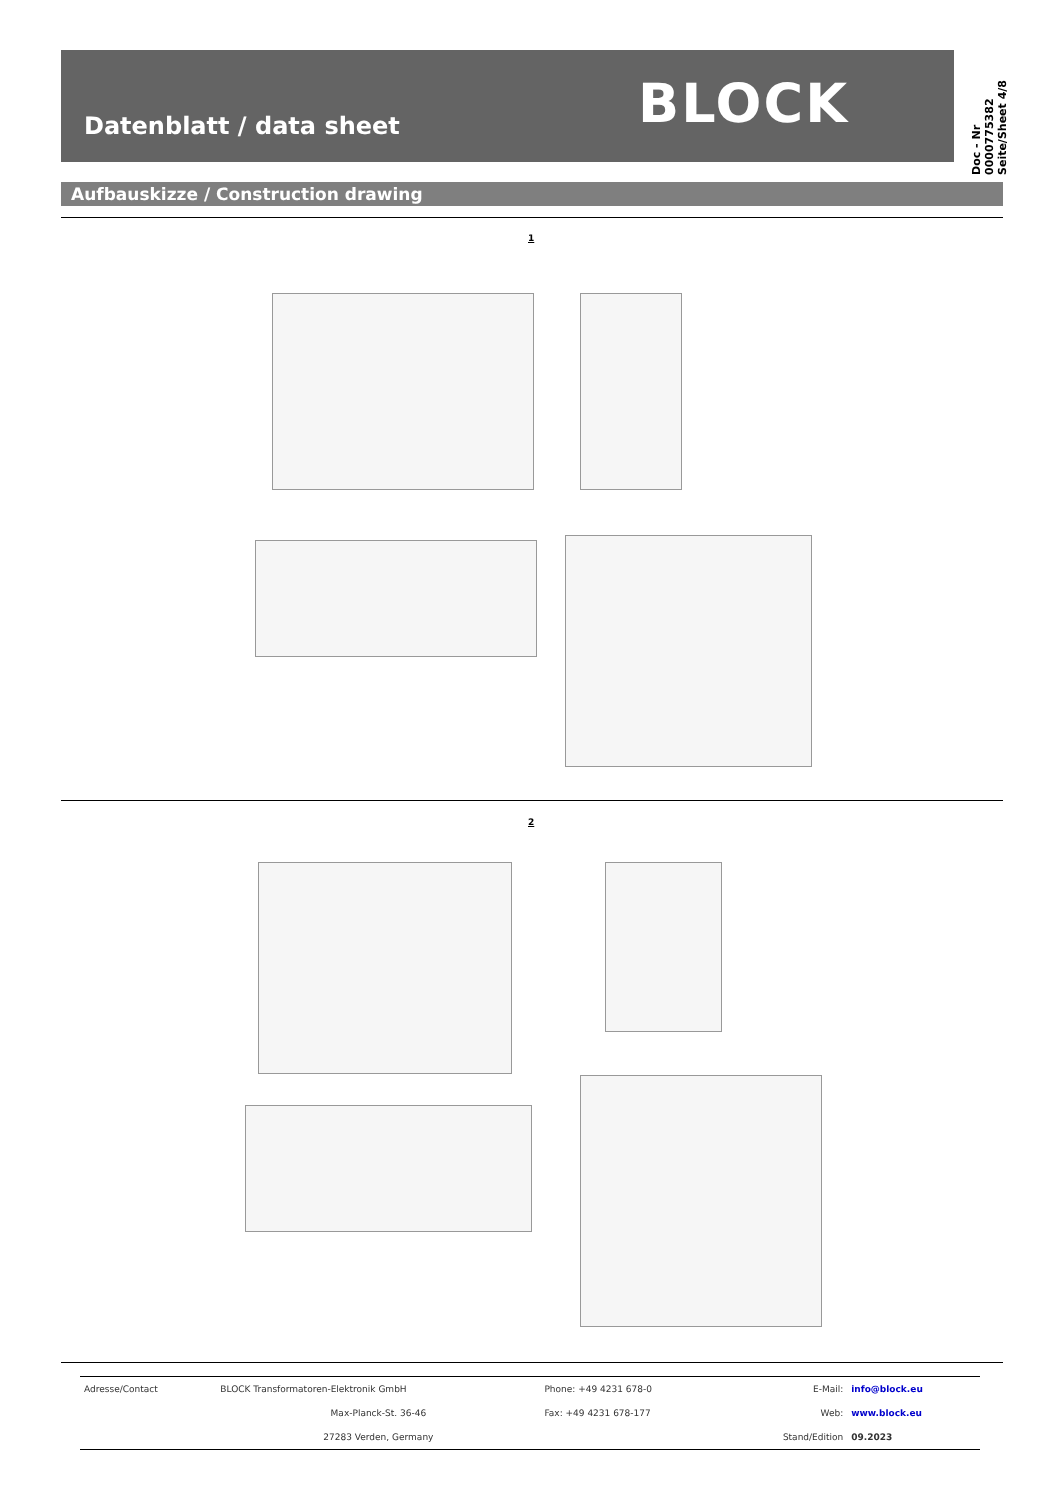Datenblatt / data sheet BLOCK
Doc - Nr 0000775382
Seite/Sheet 4/8
Aufbauskizze / Construction drawing
1
2
| Adresse/Contact | BLOCK Transformatoren-Elektronik GmbH | Phone: +49 4231 678-0 | E-Mail: | info@block.eu |
| | Max-Planck-St. 36-46 | Fax: +49 4231 678-177 | Web: | www.block.eu |
| | 27283 Verden, Germany | | Stand/Edition | 09.2023 |